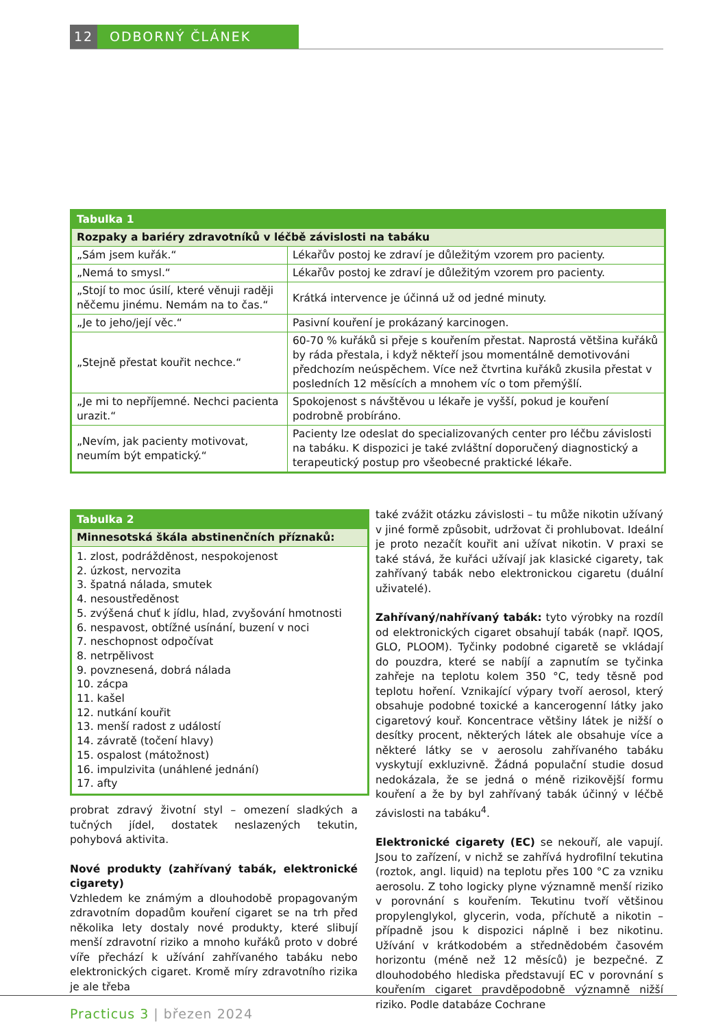12 ODBORNÝ ČLÁNEK
| Tabulka 1 | |
| --- | --- |
| Rozpaky a bariéry zdravotníků v léčbě závislosti na tabáku | |
| „Sám jsem kuřák.“ | Lékařův postoj ke zdraví je důležitým vzorem pro pacienty. |
| „Nemá to smysl.“ | Lékařův postoj ke zdraví je důležitým vzorem pro pacienty. |
| „Stojí to moc úsilí, které věnuji raději něčemu jinému. Nemám na to čas.“ | Krátká intervence je účinná už od jedné minuty. |
| „Je to jeho/její věc.“ | Pasivní kouření je prokázaný karcinogen. |
| „Stejně přestat kouřit nechce.“ | 60-70 % kuřáků si přeje s kouřením přestat. Naprostá většina kuřáků by ráda přestala, i když někteří jsou momentálně demotivováni předchozím neúspěchem. Více než čtvrtina kuřáků zkusila přestat v posledních 12 měsících a mnohem víc o tom přemýšlí. |
| „Je mi to nepříjemné. Nechci pacienta urazit.“ | Spokojenost s návštěvou u lékaře je vyšší, pokud je kouření podrobně probíráno. |
| „Nevím, jak pacienty motivovat, neumím být empatický.“ | Pacienty lze odeslat do specializovaných center pro léčbu závislosti na tabáku. K dispozici je také zvláštní doporučený diagnostický a terapeutický postup pro všeobecné praktické lékaře. |
| Tabulka 2 |
| --- |
| Minnesotská škála abstinenčních příznaků: |
| 1. zlost, podrážděnost, nespokojenost 2. úzkost, nervozita 3. špatná nálada, smutek 4. nesoustředěnost 5. zvýšená chuť k jídlu, hlad, zvyšování hmotnosti 6. nespavost, obtížné usínání, buzení v noci 7. neschopnost odpočívat 8. netrpělivost 9. povznesená, dobrá nálada 10. zácpa 11. kašel 12. nutkání kouřit 13. menší radost z událostí 14. závratě (točení hlavy) 15. ospalost (mátožnost) 16. impulzivita (unáhlené jednání) 17. afty |
probrat zdravý životní styl – omezení sladkých a tučných jídel, dostatek neslazených tekutin, pohybová aktivita.
Nové produkty (zahřívaný tabák, elektronické cigarety)
Vzhledem ke známým a dlouhodobě propagovaným zdravotním dopadům kouření cigaret se na trh před několika lety dostaly nové produkty, které slibují menší zdravotní riziko a mnoho kuřáků proto v dobré víře přechází k užívání zahřívaného tabáku nebo elektronických cigaret. Kromě míry zdravotního rizika je ale třeba
také zvážit otázku závislosti – tu může nikotin užívaný v jiné formě způsobit, udržovat či prohlubovat. Ideální je proto nezačít kouřit ani užívat nikotin. V praxi se také stává, že kuřáci užívají jak klasické cigarety, tak zahřívaný tabák nebo elektronickou cigaretu (duální uživatelé).
Zahřívaný/nahřívaný tabák: tyto výrobky na rozdíl od elektronických cigaret obsahují tabák (např. IQOS, GLO, PLOOM). Tyčinky podobné cigaretě se vkládají do pouzdra, které se nabíjí a zapnutím se tyčinka zahřeje na teplotu kolem 350 °C, tedy těsně pod teplotu hoření. Vznikající výpary tvoří aerosol, který obsahuje podobné toxické a kancerogenní látky jako cigaretový kouř. Koncentrace většiny látek je nižší o desítky procent, některých látek ale obsahuje více a některé látky se v aerosolu zahřívaného tabáku vyskytují exkluzivně. Žádná populační studie dosud nedokázala, že se jedná o méně rizikovější formu kouření a že by byl zahřívaný tabák účinný v léčbě závislosti na tabáku<sup>4</sup>.
Elektronické cigarety (EC) se nekouří, ale vapují. Jsou to zařízení, v nichž se zahřívá hydrofilní tekutina (roztok, angl. liquid) na teplotu přes 100 °C za vzniku aerosolu. Z toho logicky plyne významně menší riziko v porovnání s kouřením. Tekutinu tvoří většinou propylenglykol, glycerin, voda, příchutě a nikotin – případně jsou k dispozici náplně i bez nikotinu. Užívání v krátkodobém a střednědobém časovém horizontu (méně než 12 měsíců) je bezpečné. Z dlouhodobého hlediska představují EC v porovnání s kouřením cigaret pravděpodobně významně nižší riziko. Podle databáze Cochrane
Practicus 3 | březen 2024